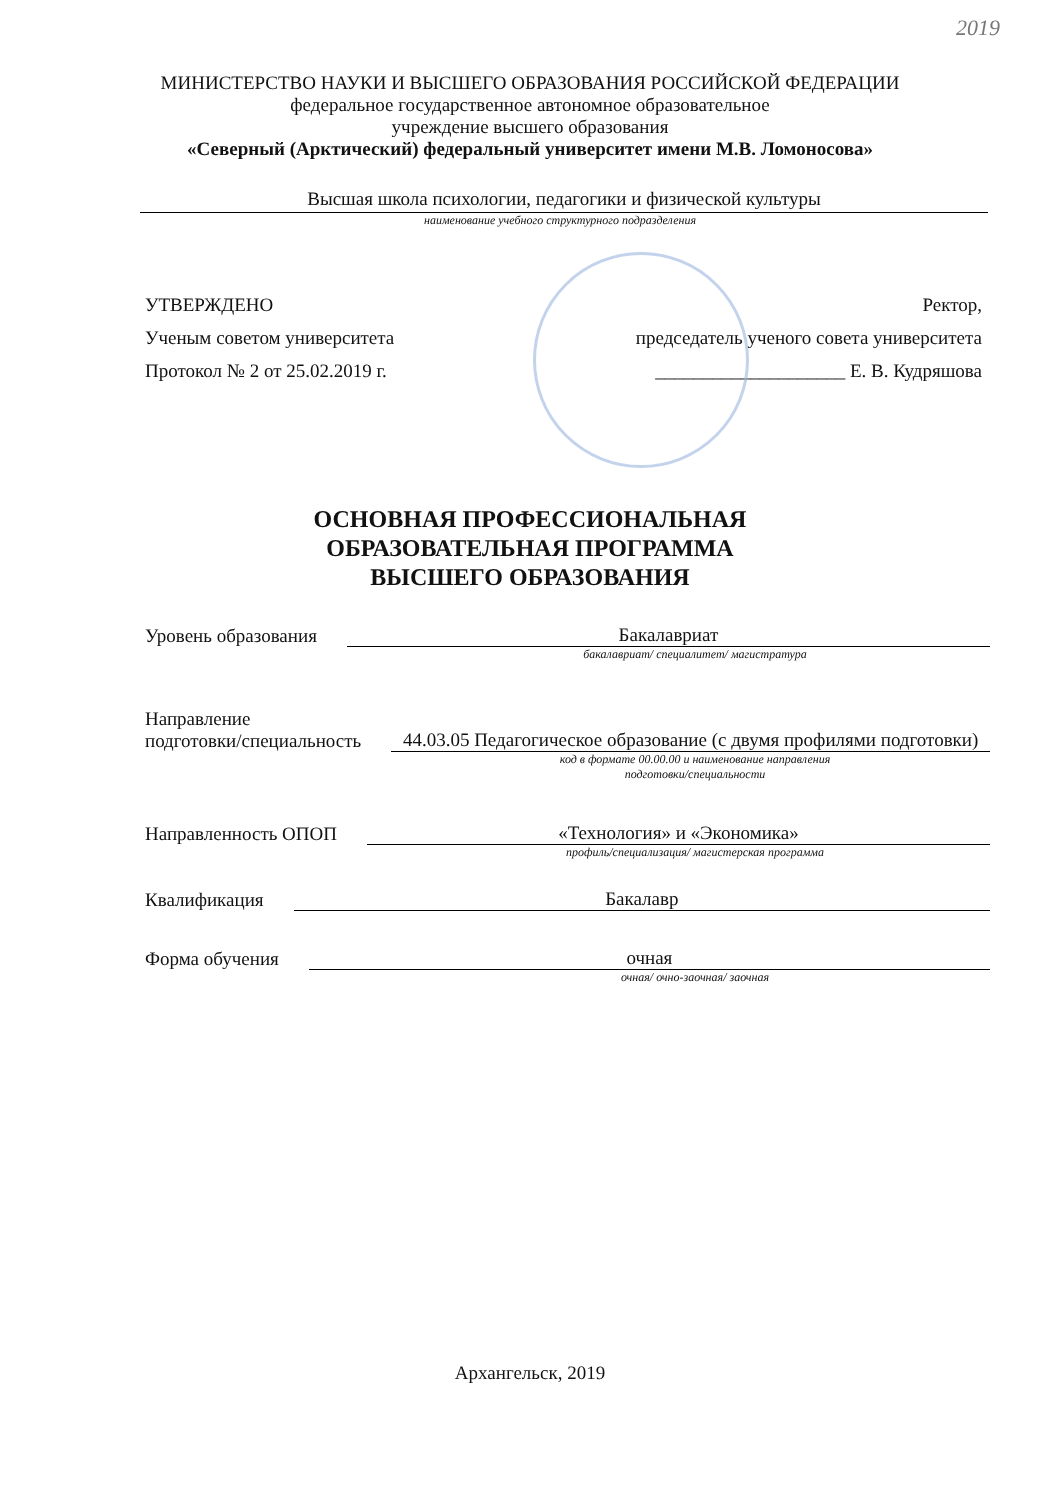2019
МИНИСТЕРСТВО НАУКИ И ВЫСШЕГО ОБРАЗОВАНИЯ РОССИЙСКОЙ ФЕДЕРАЦИИ
федеральное государственное автономное образовательное
учреждение высшего образования
«Северный (Арктический) федеральный университет имени М.В. Ломоносова»
Высшая школа психологии, педагогики и физической культуры
наименование учебного структурного подразделения
УТВЕРЖДЕНО
Ученым советом университета
Протокол № 2 от 25.02.2019 г.
Ректор,
председатель ученого совета университета
____________________ Е. В. Кудряшова
ОСНОВНАЯ ПРОФЕССИОНАЛЬНАЯ
ОБРАЗОВАТЕЛЬНАЯ ПРОГРАММА
ВЫСШЕГО ОБРАЗОВАНИЯ
Уровень образования Бакалавриат
бакалавриат/ специалитет/ магистратура
Направление
подготовки/специальность 44.03.05 Педагогическое образование (с двумя профилями подготовки)
код в формате 00.00.00 и наименование направления
подготовки/специальности
Направленность ОПОП «Технология» и «Экономика»
профиль/специализация/ магистерская программа
Квалификация Бакалавр
Форма обучения очная
очная/ очно-заочная/ заочная
Архангельск, 2019